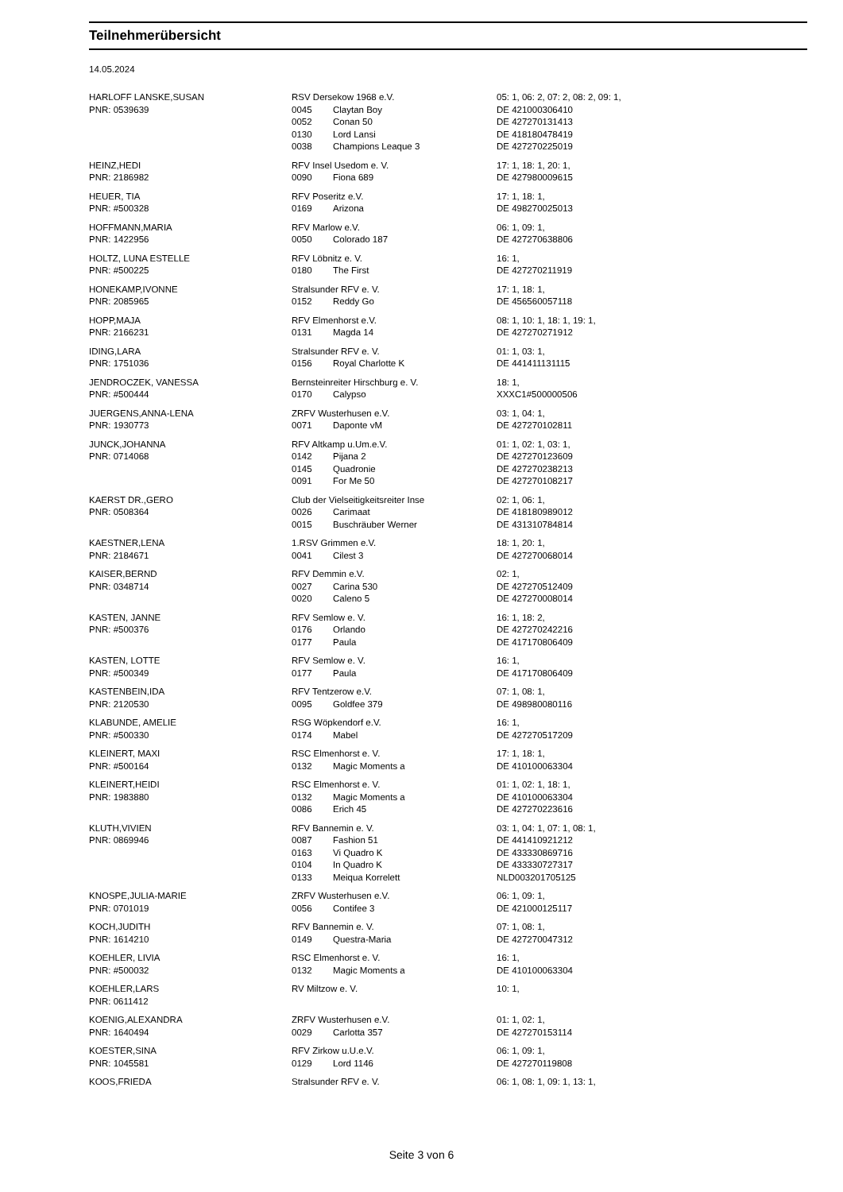Teilnehmerübersicht
14.05.2024
| HARLOFF LANSKE,SUSAN | RSV Dersekow 1968 e.V. | | 05: 1, 06: 2, 07: 2, 08: 2, 09: 1, |
| PNR: 0539639 | 0045 | Claytan Boy | DE 421000306410 |
| | 0052 | Conan 50 | DE 427270131413 |
| | 0130 | Lord Lansi | DE 418180478419 |
| | 0038 | Champions Leaque 3 | DE 427270225019 |
| HEINZ,HEDI | RFV Insel Usedom e. V. | | 17: 1, 18: 1, 20: 1, |
| PNR: 2186982 | 0090 | Fiona 689 | DE 427980009615 |
| HEUER, TIA | RFV Poseritz e.V. | | 17: 1, 18: 1, |
| PNR: #500328 | 0169 | Arizona | DE 498270025013 |
| HOFFMANN,MARIA | RFV Marlow e.V. | | 06: 1, 09: 1, |
| PNR: 1422956 | 0050 | Colorado 187 | DE 427270638806 |
| HOLTZ, LUNA ESTELLE | RFV Löbnitz e. V. | | 16: 1, |
| PNR: #500225 | 0180 | The First | DE 427270211919 |
| HONEKAMP,IVONNE | Stralsunder RFV e. V. | | 17: 1, 18: 1, |
| PNR: 2085965 | 0152 | Reddy Go | DE 456560057118 |
| HOPP,MAJA | RFV Elmenhorst e.V. | | 08: 1, 10: 1, 18: 1, 19: 1, |
| PNR: 2166231 | 0131 | Magda 14 | DE 427270271912 |
| IDING,LARA | Stralsunder RFV e. V. | | 01: 1, 03: 1, |
| PNR: 1751036 | 0156 | Royal Charlotte K | DE 441411131115 |
| JENDROCZEK, VANESSA | Bernsteinreiter Hirschburg e. V. | | 18: 1, |
| PNR: #500444 | 0170 | Calypso | XXXC1#500000506 |
| JUERGENS,ANNA-LENA | ZRFV Wusterhusen e.V. | | 03: 1, 04: 1, |
| PNR: 1930773 | 0071 | Daponte vM | DE 427270102811 |
| JUNCK,JOHANNA | RFV Altkamp u.Um.e.V. | | 01: 1, 02: 1, 03: 1, |
| PNR: 0714068 | 0142 | Pijana 2 | DE 427270123609 |
| | 0145 | Quadronie | DE 427270238213 |
| | 0091 | For Me 50 | DE 427270108217 |
| KAERST DR.,GERO | Club der Vielseitigkeitsreiter Inse | | 02: 1, 06: 1, |
| PNR: 0508364 | 0026 | Carimaat | DE 418180989012 |
| | 0015 | Buschräuber Werner | DE 431310784814 |
| KAESTNER,LENA | 1.RSV Grimmen e.V. | | 18: 1, 20: 1, |
| PNR: 2184671 | 0041 | Cilest 3 | DE 427270068014 |
| KAISER,BERND | RFV Demmin e.V. | | 02: 1, |
| PNR: 0348714 | 0027 | Carina 530 | DE 427270512409 |
| | 0020 | Caleno 5 | DE 427270008014 |
| KASTEN, JANNE | RFV Semlow e. V. | | 16: 1, 18: 2, |
| PNR: #500376 | 0176 | Orlando | DE 427270242216 |
| | 0177 | Paula | DE 417170806409 |
| KASTEN, LOTTE | RFV Semlow e. V. | | 16: 1, |
| PNR: #500349 | 0177 | Paula | DE 417170806409 |
| KASTENBEIN,IDA | RFV Tentzerow e.V. | | 07: 1, 08: 1, |
| PNR: 2120530 | 0095 | Goldfee 379 | DE 498980080116 |
| KLABUNDE, AMELIE | RSG Wöpkendorf e.V. | | 16: 1, |
| PNR: #500330 | 0174 | Mabel | DE 427270517209 |
| KLEINERT, MAXI | RSC Elmenhorst e. V. | | 17: 1, 18: 1, |
| PNR: #500164 | 0132 | Magic Moments a | DE 410100063304 |
| KLEINERT,HEIDI | RSC Elmenhorst e. V. | | 01: 1, 02: 1, 18: 1, |
| PNR: 1983880 | 0132 | Magic Moments a | DE 410100063304 |
| | 0086 | Erich 45 | DE 427270223616 |
| KLUTH,VIVIEN | RFV Bannemin e. V. | | 03: 1, 04: 1, 07: 1, 08: 1, |
| PNR: 0869946 | 0087 | Fashion 51 | DE 441410921212 |
| | 0163 | Vi Quadro K | DE 433330869716 |
| | 0104 | In Quadro K | DE 433330727317 |
| | 0133 | Meiqua Korrelett | NLD003201705125 |
| KNOSPE,JULIA-MARIE | ZRFV Wusterhusen e.V. | | 06: 1, 09: 1, |
| PNR: 0701019 | 0056 | Contifee 3 | DE 421000125117 |
| KOCH,JUDITH | RFV Bannemin e. V. | | 07: 1, 08: 1, |
| PNR: 1614210 | 0149 | Questra-Maria | DE 427270047312 |
| KOEHLER, LIVIA | RSC Elmenhorst e. V. | | 16: 1, |
| PNR: #500032 | 0132 | Magic Moments a | DE 410100063304 |
| KOEHLER,LARS | RV Miltzow e. V. | | 10: 1, |
| PNR: 0611412 | | | |
| KOENIG,ALEXANDRA | ZRFV Wusterhusen e.V. | | 01: 1, 02: 1, |
| PNR: 1640494 | 0029 | Carlotta 357 | DE 427270153114 |
| KOESTER,SINA | RFV Zirkow u.U.e.V. | | 06: 1, 09: 1, |
| PNR: 1045581 | 0129 | Lord 1146 | DE 427270119808 |
| KOOS,FRIEDA | Stralsunder RFV e. V. | | 06: 1, 08: 1, 09: 1, 13: 1, |
Seite 3 von 6